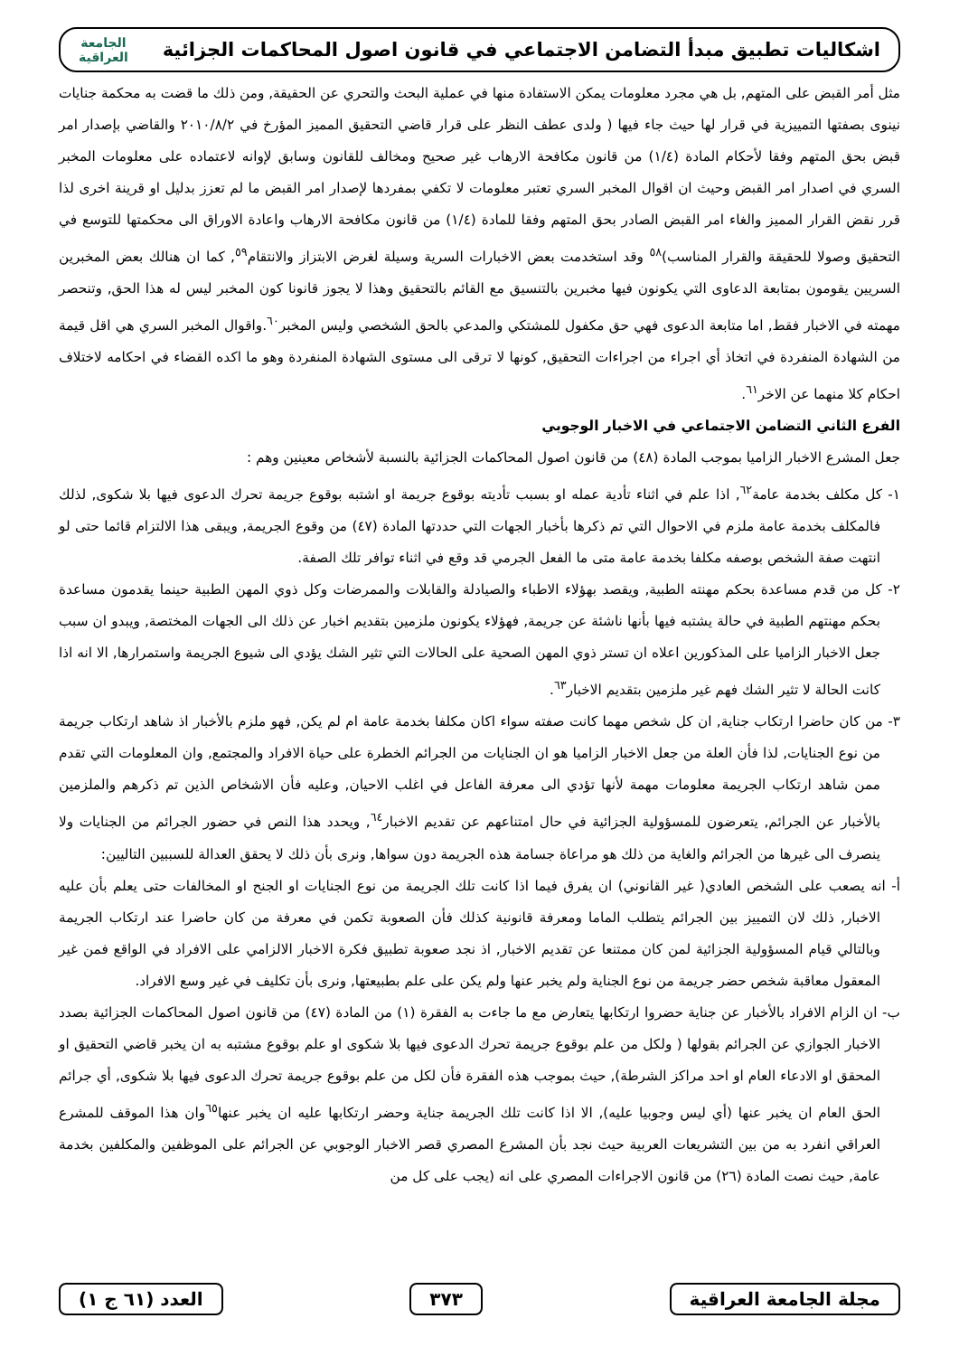اشكاليات تطبيق مبدأ التضامن الاجتماعي في قانون اصول المحاكمات الجزائية
الجامعة
العراقية
مثل أمر القبض على المتهم, بل هي مجرد معلومات يمكن الاستفادة منها في عملية البحث والتحري عن الحقيقة, ومن ذلك ما قضت به محكمة جنايات نينوى بصفتها التمييزية في قرار لها حيث جاء فيها ( ولدى عطف النظر على قرار قاضي التحقيق المميز المؤرخ في ٢٠١٠/٨/٢ والقاضي بإصدار امر قبض بحق المتهم وفقا لأحكام المادة (١/٤) من قانون مكافحة الارهاب غير صحيح ومخالف للقانون وسابق لإوانه لاعتماده على معلومات المخبر السري في اصدار امر القبض وحيث ان اقوال المخبر السري تعتبر معلومات لا تكفي بمفردها لإصدار امر القبض ما لم تعزز بدليل او قرينة اخرى لذا قرر نقض القرار المميز والغاء امر القبض الصادر بحق المتهم وفقا للمادة (١/٤) من قانون مكافحة الارهاب واعادة الاوراق الى محكمتها للتوسع في التحقيق وصولا للحقيقة والقرار المناسب)<sup>٥٨</sup> وقد استخدمت بعض الاخبارات السرية وسيلة لغرض الابتزاز والانتقام<sup>٥٩</sup>, كما ان هنالك بعض المخبرين السريين يقومون بمتابعة الدعاوى التي يكونون فيها مخبرين بالتنسيق مع القائم بالتحقيق وهذا لا يجوز قانونا كون المخبر ليس له هذا الحق, وتنحصر مهمته في الاخبار فقط, اما متابعة الدعوى فهي حق مكفول للمشتكي والمدعي بالحق الشخصي وليس المخبر<sup>٦٠</sup>.واقوال المخبر السري هي اقل قيمة من الشهادة المنفردة في اتخاذ أي اجراء من اجراءات التحقيق, كونها لا ترقى الى مستوى الشهادة المنفردة وهو ما اكده القضاء في احكامه لاختلاف احكام كلا منهما عن الاخر<sup>٦١</sup>.
الفرع الثاني التضامن الاجتماعي في الاخبار الوجوبي
جعل المشرع الاخبار الزاميا بموجب المادة (٤٨) من قانون اصول المحاكمات الجزائية بالنسبة لأشخاص معينين وهم :
١- كل مكلف بخدمة عامة<sup>٦٢</sup>, اذا علم في اثناء تأدية عمله او بسبب تأديته بوقوع جريمة او اشتبه بوقوع جريمة تحرك الدعوى فيها بلا شكوى, لذلك فالمكلف بخدمة عامة ملزم في الاحوال التي تم ذكرها بأخبار الجهات التي حددتها المادة (٤٧) من وقوع الجريمة, ويبقى هذا الالتزام قائما حتى لو انتهت صفة الشخص بوصفه مكلفا بخدمة عامة متى ما الفعل الجرمي قد وقع في اثناء توافر تلك الصفة.
٢- كل من قدم مساعدة بحكم مهنته الطبية, ويقصد بهؤلاء الاطباء والصيادلة والقابلات والممرضات وكل ذوي المهن الطبية حينما يقدمون مساعدة بحكم مهنتهم الطبية في حالة يشتبه فيها بأنها ناشئة عن جريمة, فهؤلاء يكونون ملزمين بتقديم اخبار عن ذلك الى الجهات المختصة, ويبدو ان سبب جعل الاخبار الزاميا على المذكورين اعلاه ان تستر ذوي المهن الصحية على الحالات التي تثير الشك يؤدي الى شيوع الجريمة واستمرارها, الا انه اذا كانت الحالة لا تثير الشك فهم غير ملزمين بتقديم الاخبار<sup>٦٣</sup>.
٣- من كان حاضرا ارتكاب جناية, ان كل شخص مهما كانت صفته سواء اكان مكلفا بخدمة عامة ام لم يكن, فهو ملزم بالأخبار اذ شاهد ارتكاب جريمة من نوع الجنايات, لذا فأن العلة من جعل الاخبار الزاميا هو ان الجنايات من الجرائم الخطرة على حياة الافراد والمجتمع, وان المعلومات التي تقدم ممن شاهد ارتكاب الجريمة معلومات مهمة لأنها تؤدي الى معرفة الفاعل في اغلب الاحيان, وعليه فأن الاشخاص الذين تم ذكرهم والملزمين بالأخبار عن الجرائم, يتعرضون للمسؤولية الجزائية في حال امتناعهم عن تقديم الاخبار<sup>٦٤</sup>, ويحدد هذا النص في حضور الجرائم من الجنايات ولا ينصرف الى غيرها من الجرائم والغاية من ذلك هو مراعاة جسامة هذه الجريمة دون سواها, ونرى بأن ذلك لا يحقق العدالة للسببين التاليين:
أ- انه يصعب على الشخص العادي( غير القانوني) ان يفرق فيما اذا كانت تلك الجريمة من نوع الجنايات او الجنح او المخالفات حتى يعلم بأن عليه الاخبار, ذلك لان التمييز بين الجرائم يتطلب الماما ومعرفة قانونية كذلك فأن الصعوبة تكمن في معرفة من كان حاضرا عند ارتكاب الجريمة وبالتالي قيام المسؤولية الجزائية لمن كان ممتنعا عن تقديم الاخبار, اذ نجد صعوبة تطبيق فكرة الاخبار الالزامي على الافراد في الواقع فمن غير المعقول معاقبة شخص حضر جريمة من نوع الجناية ولم يخبر عنها ولم يكن على علم بطبيعتها, ونرى بأن تكليف في غير وسع الافراد.
ب- ان الزام الافراد بالأخبار عن جناية حضروا ارتكابها يتعارض مع ما جاءت به الفقرة (١) من المادة (٤٧) من قانون اصول المحاكمات الجزائية بصدد الاخبار الجوازي عن الجرائم بقولها ( ولكل من علم بوقوع جريمة تحرك الدعوى فيها بلا شكوى او علم بوقوع مشتبه به ان يخبر قاضي التحقيق او المحقق او الادعاء العام او احد مراكز الشرطة), حيث بموجب هذه الفقرة فأن لكل من علم بوقوع جريمة تحرك الدعوى فيها بلا شكوى, أي جرائم الحق العام ان يخبر عنها (أي ليس وجوبيا عليه), الا اذا كانت تلك الجريمة جناية وحضر ارتكابها عليه ان يخبر عنها<sup>٦٥</sup>وان هذا الموقف للمشرع العراقي انفرد به من بين التشريعات العربية حيث نجد بأن المشرع المصري قصر الاخبار الوجوبي عن الجرائم على الموظفين والمكلفين بخدمة عامة, حيث نصت المادة (٢٦) من قانون الاجراءات المصري على انه (يجب على كل من
مجلة الجامعة العراقية ٣٧٣ العدد (٦١ ج ١)